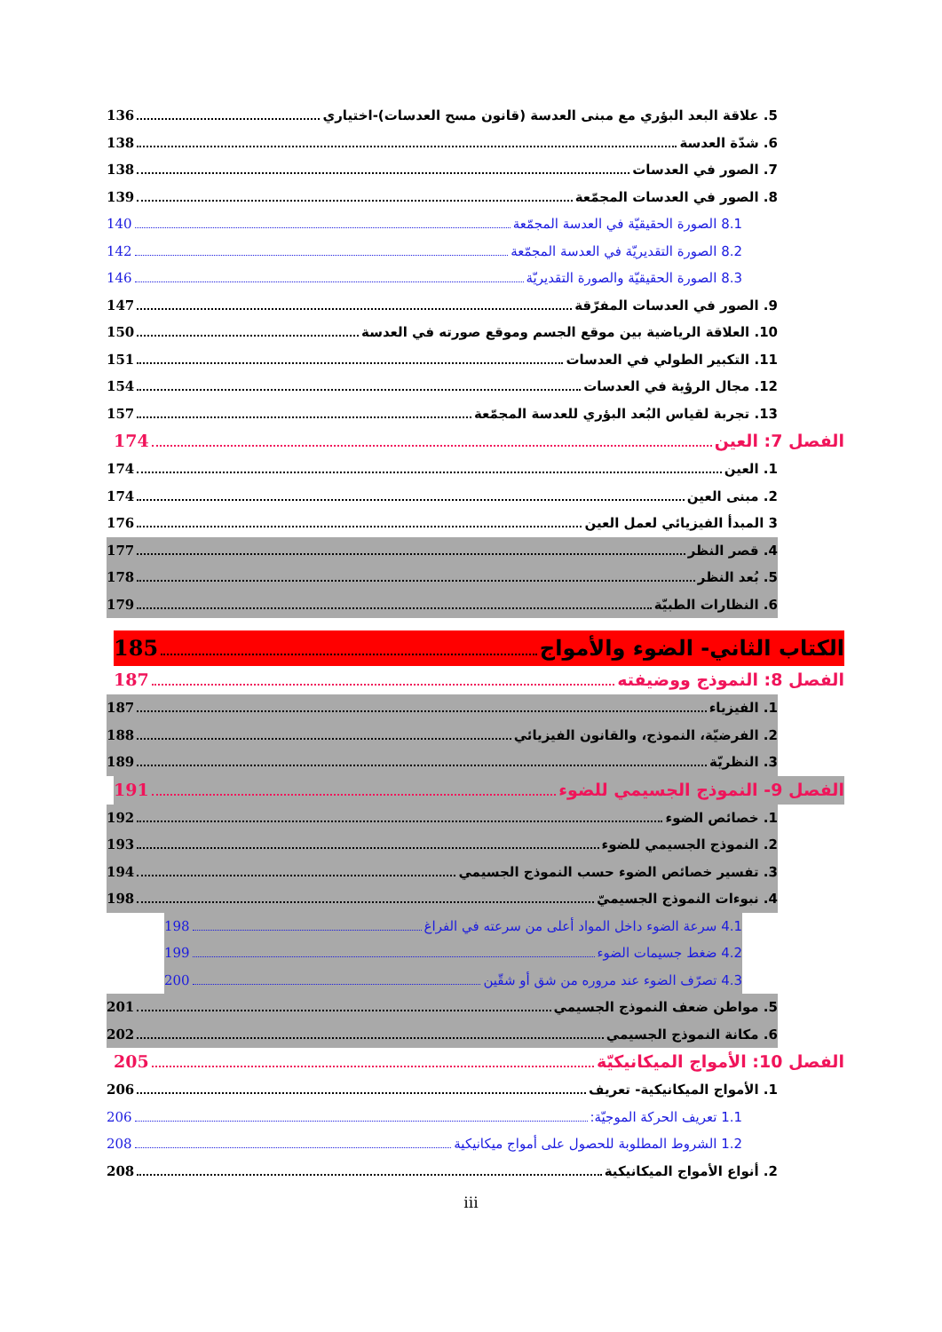5. علاقة البعد البؤري مع مبنى العدسة (قانون مسح العدسات)-اختياري 136
6. شدّة العدسة 138
7. الصور في العدسات 138
8. الصور في العدسات المجمّعة 139
8.1 الصورة الحقيقيّة في العدسة المجمّعة 140
8.2 الصورة التقديريّة في العدسة المجمّعة 142
8.3 الصورة الحقيقيّة والصورة التقديريّة 146
9. الصور في العدسات المفرّقة 147
10. العلاقة الرياضية بين موقع الجسم وموقع صورته في العدسة 150
11. التكبير الطولي في العدسات 151
12. مجال الرؤية في العدسات 154
13. تجربة لقياس البُعد البؤري للعدسة المجمّعة 157
الفصل 7: العين 174
1. العين 174
2. مبنى العين 174
3 المبدأ الفيزيائي لعمل العين 176
4. قصر النظر 177
5. بُعد النظر 178
6. النظارات الطبيّة 179
الكتاب الثاني- الضوء والأمواج 185
الفصل 8: النموذج ووضيفته 187
1. الفيزياء 187
2. الفرضيّة، النموذج، والقانون الفيزيائي 188
3. النظريّة 189
الفصل 9- النموذج الجسيمي للضوء 191
1. خصائص الضوء 192
2. النموذج الجسيمي للضوء 193
3. تفسير خصائص الضوء حسب النموذج الجسيمي 194
4. نبوءات النموذج الجسيميّ 198
4.1 سرعة الضوء داخل المواد أعلى من سرعته في الفراغ 198
4.2 ضغط جسيمات الضوء 199
4.3 تصرّف الضوء عند مروره من شق أو شقّين 200
5. مواطن ضعف النموذج الجسيمي 201
6. مكانة النموذج الجسيمي 202
الفصل 10: الأمواج الميكانيكيّة 205
1. الأمواج الميكانيكية- تعريف 206
1.1 تعريف الحركة الموجيّة: 206
1.2 الشروط المطلوبة للحصول على أمواج ميكانيكية 208
2. أنواع الأمواج الميكانيكية 208
iii